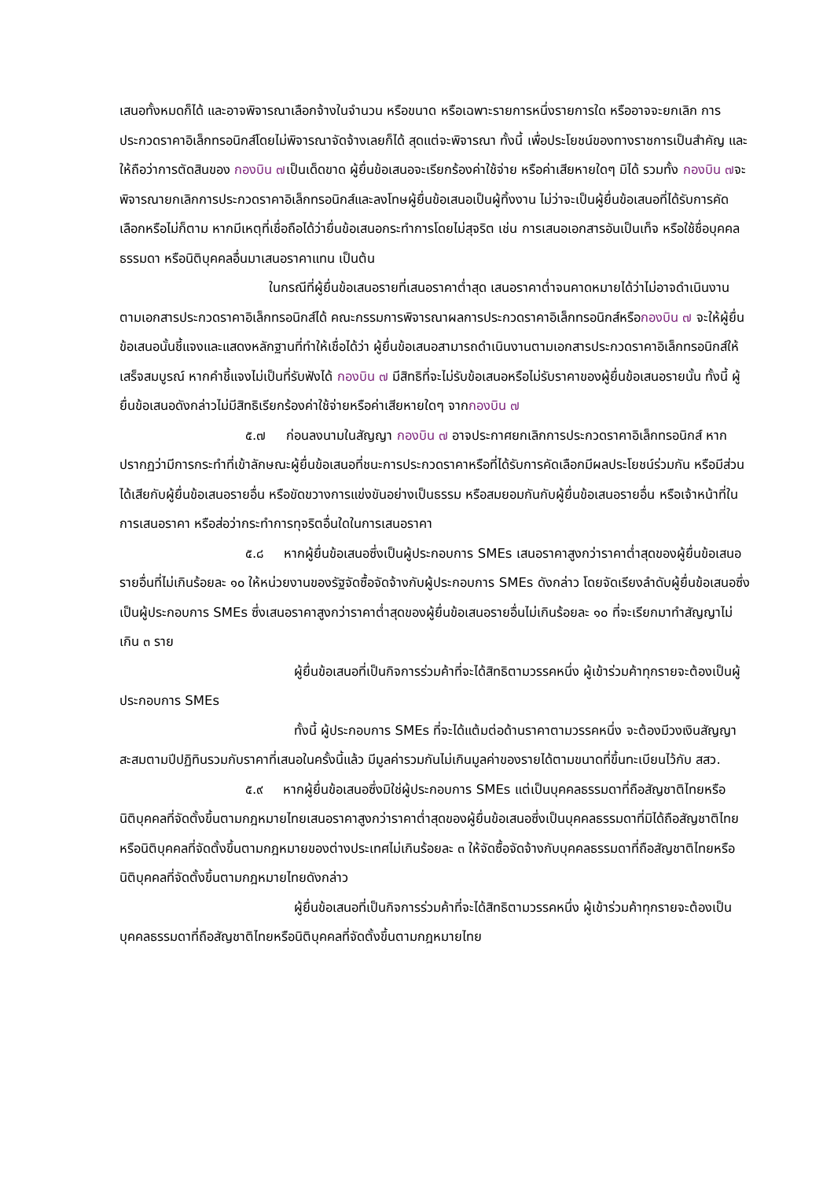เสนอทั้งหมดก็ได้ และอาจพิจารณาเลือกจ้างในจำนวน หรือขนาด หรือเฉพาะรายการหนึ่งรายการใด หรืออาจจะยกเลิก การประกวดราคาอิเล็กทรอนิกส์โดยไม่พิจารณาจัดจ้างเลยก็ได้ สุดแต่จะพิจารณา ทั้งนี้ เพื่อประโยชน์ของทางราชการเป็นสำคัญ และให้ถือว่าการตัดสินของ กองบิน ๗เป็นเด็ดขาด ผู้ยื่นข้อเสนอจะเรียกร้องค่าใช้จ่าย หรือค่าเสียหายใดๆ มิได้ รวมทั้ง กองบิน ๗จะพิจารณายกเลิกการประกวดราคาอิเล็กทรอนิกส์และลงโทษผู้ยื่นข้อเสนอเป็นผู้ทิ้งงาน ไม่ว่าจะเป็นผู้ยื่นข้อเสนอที่ได้รับการคัดเลือกหรือไม่ก็ตาม หากมีเหตุที่เชื่อถือได้ว่ายื่นข้อเสนอกระทำการโดยไม่สุจริต เช่น การเสนอเอกสารอันเป็นเท็จ หรือใช้ชื่อบุคคลธรรมดา หรือนิติบุคคลอื่นมาเสนอราคาแทน เป็นต้น
ในกรณีที่ผู้ยื่นข้อเสนอรายที่เสนอราคาต่ำสุด เสนอราคาต่ำจนคาดหมายได้ว่าไม่อาจดำเนินงานตามเอกสารประกวดราคาอิเล็กทรอนิกส์ได้ คณะกรรมการพิจารณาผลการประกวดราคาอิเล็กทรอนิกส์หรือกองบิน ๗ จะให้ผู้ยื่นข้อเสนอนั้นชี้แจงและแสดงหลักฐานที่ทำให้เชื่อได้ว่า ผู้ยื่นข้อเสนอสามารถดำเนินงานตามเอกสารประกวดราคาอิเล็กทรอนิกส์ให้เสร็จสมบูรณ์ หากคำชี้แจงไม่เป็นที่รับฟังได้ กองบิน ๗ มีสิทธิที่จะไม่รับข้อเสนอหรือไม่รับราคาของผู้ยื่นข้อเสนอรายนั้น ทั้งนี้ ผู้ยื่นข้อเสนอดังกล่าวไม่มีสิทธิเรียกร้องค่าใช้จ่ายหรือค่าเสียหายใดๆ จากกองบิน ๗
๕.๗ ก่อนลงนามในสัญญา กองบิน ๗ อาจประกาศยกเลิกการประกวดราคาอิเล็กทรอนิกส์ หากปรากฏว่ามีการกระทำที่เข้าลักษณะผู้ยื่นข้อเสนอที่ชนะการประกวดราคาหรือที่ได้รับการคัดเลือกมีผลประโยชน์ร่วมกัน หรือมีส่วนได้เสียกับผู้ยื่นข้อเสนอรายอื่น หรือขัดขวางการแข่งขันอย่างเป็นธรรม หรือสมยอมกันกับผู้ยื่นข้อเสนอรายอื่น หรือเจ้าหน้าที่ในการเสนอราคา หรือส่อว่ากระทำการทุจริตอื่นใดในการเสนอราคา
๕.๘ หากผู้ยื่นข้อเสนอซึ่งเป็นผู้ประกอบการ SMEs เสนอราคาสูงกว่าราคาต่ำสุดของผู้ยื่นข้อเสนอรายอื่นที่ไม่เกินร้อยละ ๑๐ ให้หน่วยงานของรัฐจัดซื้อจัดจ้างกับผู้ประกอบการ SMEs ดังกล่าว โดยจัดเรียงลำดับผู้ยื่นข้อเสนอซึ่งเป็นผู้ประกอบการ SMEs ซึ่งเสนอราคาสูงกว่าราคาต่ำสุดของผู้ยื่นข้อเสนอรายอื่นไม่เกินร้อยละ ๑๐ ที่จะเรียกมาทำสัญญาไม่เกิน ๓ ราย
ผู้ยื่นข้อเสนอที่เป็นกิจการร่วมค้าที่จะได้สิทธิตามวรรคหนึ่ง ผู้เข้าร่วมค้าทุกรายจะต้องเป็นผู้ประกอบการ SMEs
ทั้งนี้ ผู้ประกอบการ SMEs ที่จะได้แต้มต่อด้านราคาตามวรรคหนึ่ง จะต้องมีวงเงินสัญญาสะสมตามปีปฏิทินรวมกับราคาที่เสนอในครั้งนี้แล้ว มีมูลค่ารวมกันไม่เกินมูลค่าของรายได้ตามขนาดที่ขึ้นทะเบียนไว้กับ สสว.
๕.๙ หากผู้ยื่นข้อเสนอซึ่งมิใช่ผู้ประกอบการ SMEs แต่เป็นบุคคลธรรมดาที่ถือสัญชาติไทยหรือนิติบุคคลที่จัดตั้งขึ้นตามกฎหมายไทยเสนอราคาสูงกว่าราคาต่ำสุดของผู้ยื่นข้อเสนอซึ่งเป็นบุคคลธรรมดาที่มิได้ถือสัญชาติไทยหรือนิติบุคคลที่จัดตั้งขึ้นตามกฎหมายของต่างประเทศไม่เกินร้อยละ ๓ ให้จัดซื้อจัดจ้างกับบุคคลธรรมดาที่ถือสัญชาติไทยหรือนิติบุคคลที่จัดตั้งขึ้นตามกฎหมายไทยดังกล่าว
ผู้ยื่นข้อเสนอที่เป็นกิจการร่วมค้าที่จะได้สิทธิตามวรรคหนึ่ง ผู้เข้าร่วมค้าทุกรายจะต้องเป็นบุคคลธรรมดาที่ถือสัญชาติไทยหรือนิติบุคคลที่จัดตั้งขึ้นตามกฎหมายไทย